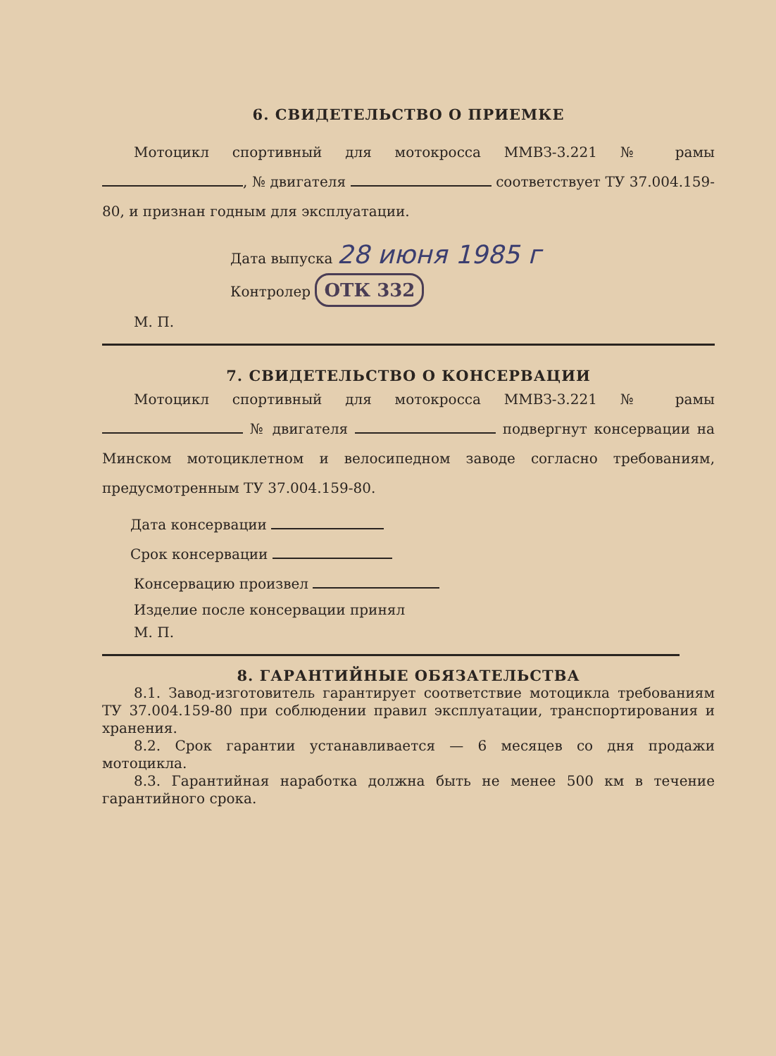6. СВИДЕТЕЛЬСТВО О ПРИЕМКЕ
Мотоцикл спортивный для мотокросса ММВЗ-3.221 № рамы , № двигателя соответствует ТУ 37.004.159-80, и признан годным для эксплуатации.
Дата выпуска 28 июня 1985 г
Контролер ОТК 332
М. П.
7. СВИДЕТЕЛЬСТВО О КОНСЕРВАЦИИ
Мотоцикл спортивный для мотокросса ММВЗ-3.221 № рамы № двигателя подвергнут консервации на Минском мотоциклетном и велосипедном заводе согласно требованиям, предусмотренным ТУ 37.004.159-80.
Дата консервации
Срок консервации
Консервацию произвел
Изделие после консервации принял
М. П.
8. ГАРАНТИЙНЫЕ ОБЯЗАТЕЛЬСТВА
8.1. Завод-изготовитель гарантирует соответствие мотоцикла требованиям ТУ 37.004.159-80 при соблюдении правил эксплуатации, транспортирования и хранения.
8.2. Срок гарантии устанавливается — 6 месяцев со дня продажи мотоцикла.
8.3. Гарантийная наработка должна быть не менее 500 км в течение гарантийного срока.